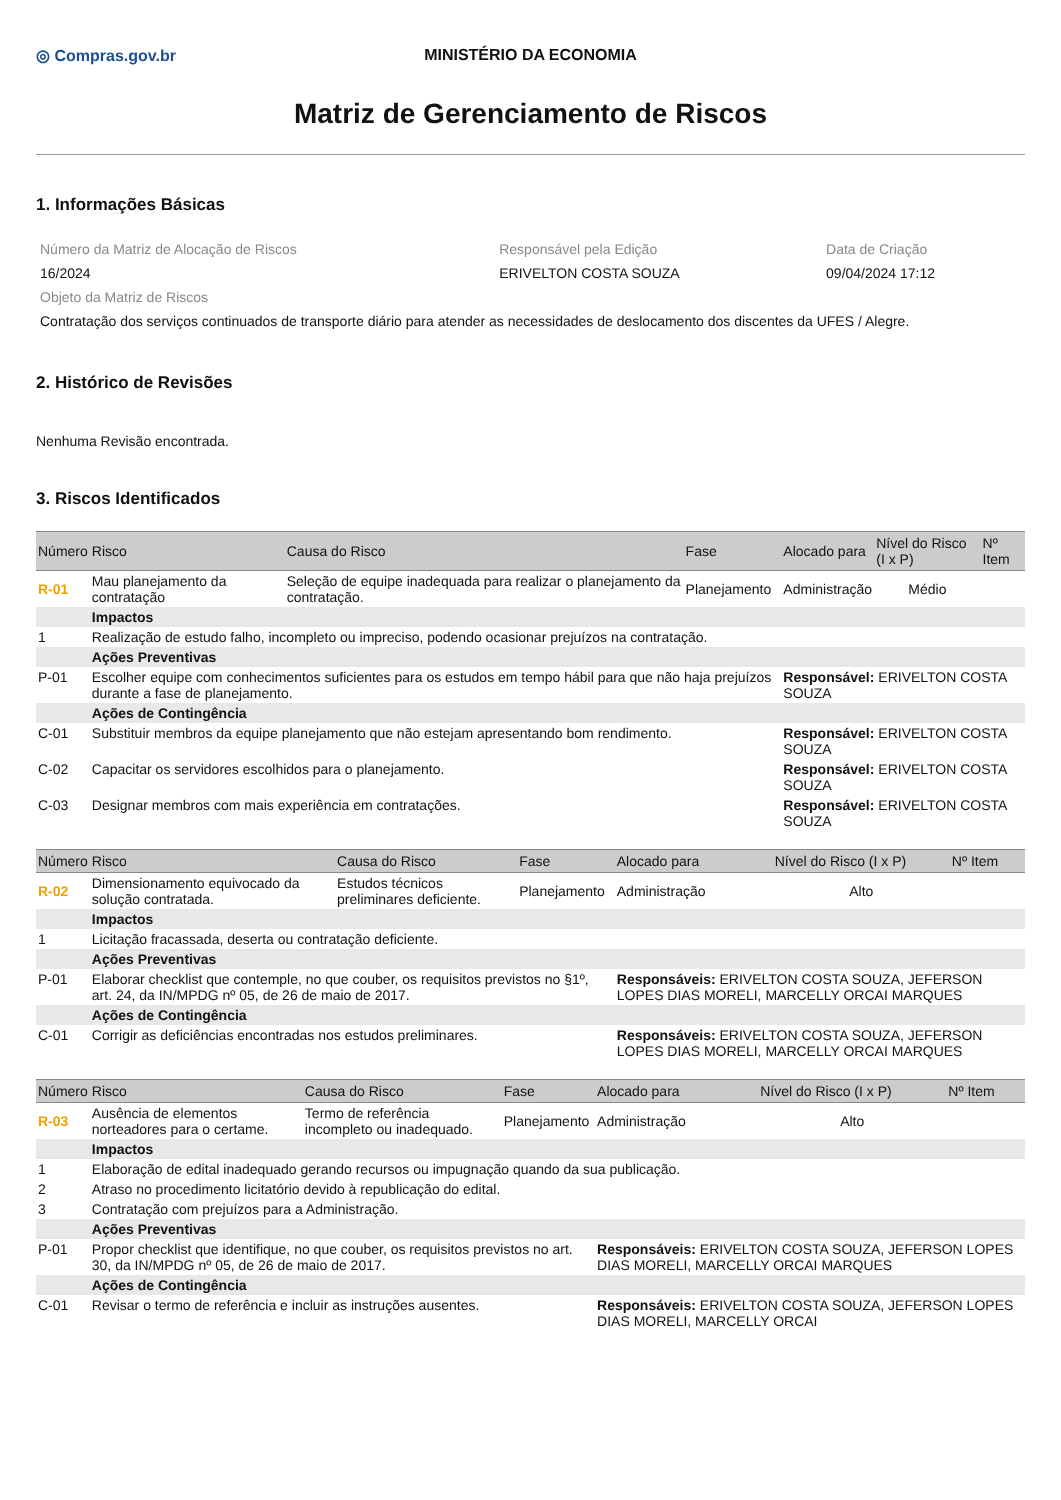◎ Compras.gov.br MINISTÉRIO DA ECONOMIA
Matriz de Gerenciamento de Riscos
1. Informações Básicas
| Número da Matriz de Alocação de Riscos | Responsável pela Edição | Data de Criação |
| 16/2024 | ERIVELTON COSTA SOUZA | 09/04/2024 17:12 |
| Objeto da Matriz de Riscos | | |
| Contratação dos serviços continuados de transporte diário para atender as necessidades de deslocamento dos discentes da UFES / Alegre. | | |
2. Histórico de Revisões
Nenhuma Revisão encontrada.
3. Riscos Identificados
| Número | Risco | Causa do Risco | Fase | Alocado para | Nível do Risco (I x P) | Nº Item |
| --- | --- | --- | --- | --- | --- | --- |
| R-01 | Mau planejamento da contratação | Seleção de equipe inadequada para realizar o planejamento da contratação. | Planejamento | Administração | Médio | |
| | Impactos | | | | | |
| 1 | Realização de estudo falho, incompleto ou impreciso, podendo ocasionar prejuízos na contratação. | | | | | |
| | Ações Preventivas | | | | | |
| P-01 | Escolher equipe com conhecimentos suficientes para os estudos em tempo hábil para que não haja prejuízos durante a fase de planejamento. | | | Responsável: ERIVELTON COSTA SOUZA | | |
| | Ações de Contingência | | | | | |
| C-01 | Substituir membros da equipe planejamento que não estejam apresentando bom rendimento. | | | Responsável: ERIVELTON COSTA SOUZA | | |
| C-02 | Capacitar os servidores escolhidos para o planejamento. | | | Responsável: ERIVELTON COSTA SOUZA | | |
| C-03 | Designar membros com mais experiência em contratações. | | | Responsável: ERIVELTON COSTA SOUZA | | |
| Número | Risco | Causa do Risco | Fase | Alocado para | Nível do Risco (I x P) | Nº Item |
| --- | --- | --- | --- | --- | --- | --- |
| R-02 | Dimensionamento equivocado da solução contratada. | Estudos técnicos preliminares deficiente. | Planejamento | Administração | Alto | |
| | Impactos | | | | | |
| 1 | Licitação fracassada, deserta ou contratação deficiente. | | | | | |
| | Ações Preventivas | | | | | |
| P-01 | Elaborar checklist que contemple, no que couber, os requisitos previstos no §1º, art. 24, da IN/MPDG nº 05, de 26 de maio de 2017. | | | Responsáveis: ERIVELTON COSTA SOUZA, JEFERSON LOPES DIAS MORELI, MARCELLY ORCAI MARQUES | | |
| | Ações de Contingência | | | | | |
| C-01 | Corrigir as deficiências encontradas nos estudos preliminares. | | | Responsáveis: ERIVELTON COSTA SOUZA, JEFERSON LOPES DIAS MORELI, MARCELLY ORCAI MARQUES | | |
| Número | Risco | Causa do Risco | Fase | Alocado para | Nível do Risco (I x P) | Nº Item |
| --- | --- | --- | --- | --- | --- | --- |
| R-03 | Ausência de elementos norteadores para o certame. | Termo de referência incompleto ou inadequado. | Planejamento | Administração | Alto | |
| | Impactos | | | | | |
| 1 | Elaboração de edital inadequado gerando recursos ou impugnação quando da sua publicação. | | | | | |
| 2 | Atraso no procedimento licitatório devido à republicação do edital. | | | | | |
| 3 | Contratação com prejuízos para a Administração. | | | | | |
| | Ações Preventivas | | | | | |
| P-01 | Propor checklist que identifique, no que couber, os requisitos previstos no art. 30, da IN/MPDG nº 05, de 26 de maio de 2017. | | | Responsáveis: ERIVELTON COSTA SOUZA, JEFERSON LOPES DIAS MORELI, MARCELLY ORCAI MARQUES | | |
| | Ações de Contingência | | | | | |
| C-01 | Revisar o termo de referência e incluir as instruções ausentes. | | | Responsáveis: ERIVELTON COSTA SOUZA, JEFERSON LOPES DIAS MORELI, MARCELLY ORCAI | | |